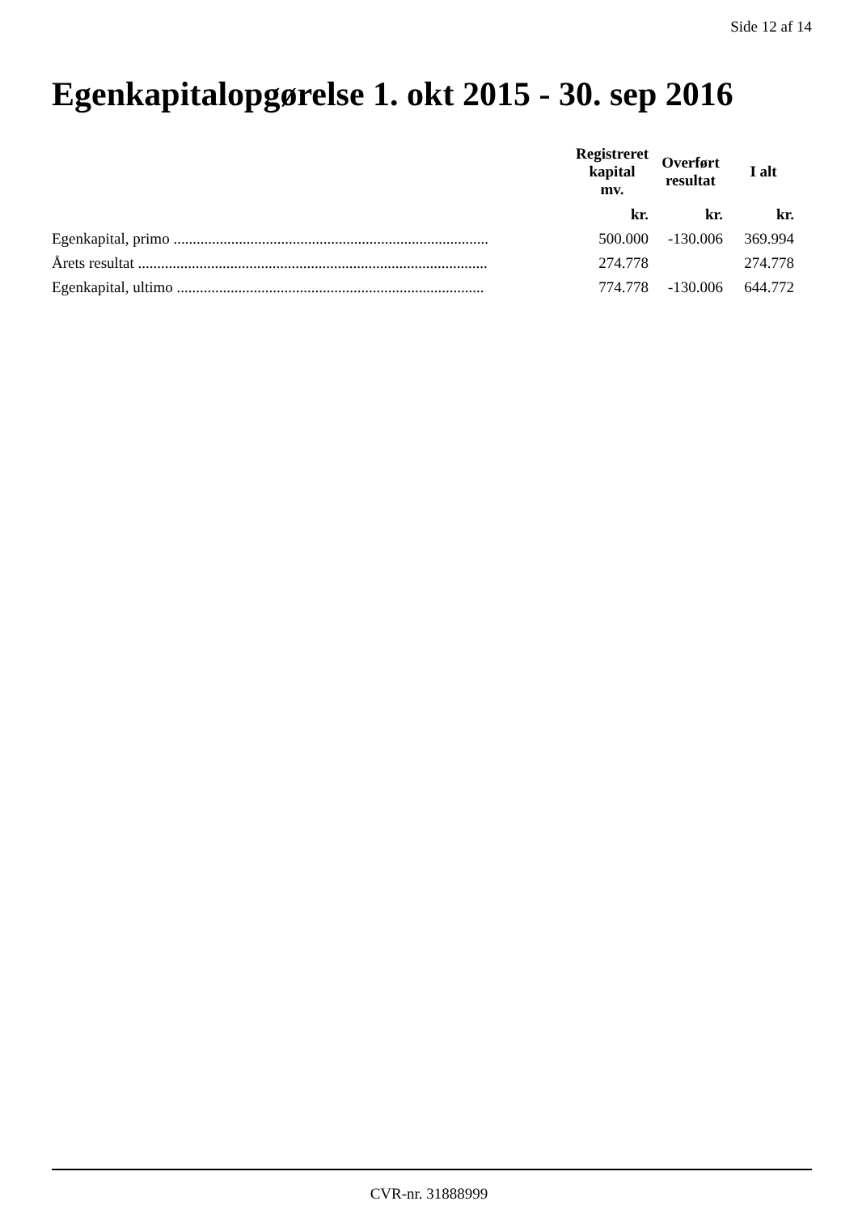Side 12 af 14
Egenkapitalopgørelse 1. okt 2015 - 30. sep 2016
| | Registreret kapital mv. | Overført resultat | I alt |
| --- | --- | --- | --- |
| | kr. | kr. | kr. |
| Egenkapital, primo .................................................................................. | 500.000 | -130.006 | 369.994 |
| Årets resultat ........................................................................................... | 274.778 | | 274.778 |
| Egenkapital, ultimo ................................................................................ | 774.778 | -130.006 | 644.772 |
CVR-nr. 31888999